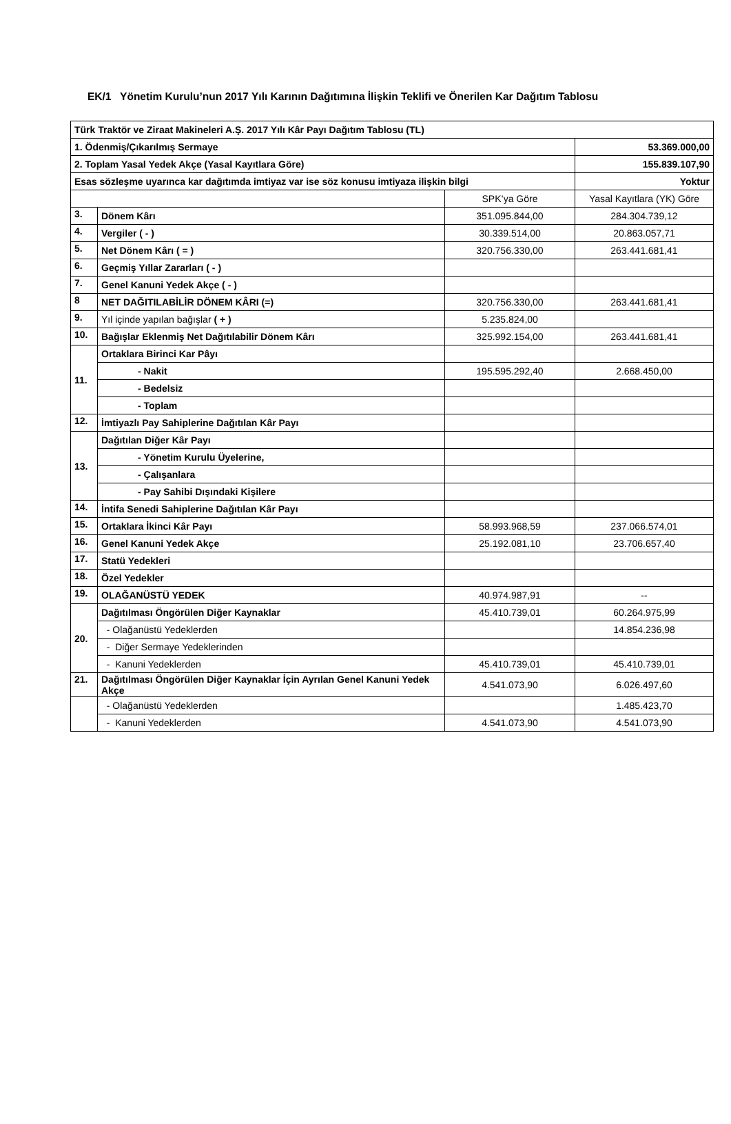EK/1 Yönetim Kurulu’nun 2017 Yılı Karının Dağıtımına İlişkin Teklifi ve Önerilen Kar Dağıtım Tablosu
| Türk Traktör ve Ziraat Makineleri A.Ş. 2017 Yılı Kâr Payı Dağıtım Tablosu (TL) | | | |
| 1. Ödenmiş/Çıkarılmış Sermaye | | | 53.369.000,00 |
| 2. Toplam Yasal Yedek Akçe (Yasal Kayıtlara Göre) | | | 155.839.107,90 |
| Esas sözleşme uyarınca kar dağıtımda imtiyaz var ise söz konusu imtiyaza ilişkin bilgi | | | Yoktur |
| | | SPK’ya Göre | Yasal Kayıtlara (YK) Göre |
| 3. | Dönem Kârı | 351.095.844,00 | 284.304.739,12 |
| 4. | Vergiler ( - ) | 30.339.514,00 | 20.863.057,71 |
| 5. | Net Dönem Kârı ( = ) | 320.756.330,00 | 263.441.681,41 |
| 6. | Geçmiş Yıllar Zararları ( - ) | | |
| 7. | Genel Kanuni Yedek Akçe ( - ) | | |
| 8 | NET DAĞITILABİLİR DÖNEM KÂRI (=) | 320.756.330,00 | 263.441.681,41 |
| 9. | Yıl içinde yapılan bağışlar ( + ) | 5.235.824,00 | |
| 10. | Bağışlar Eklenmiş Net Dağıtılabilir Dönem Kârı | 325.992.154,00 | 263.441.681,41 |
| 11. | Ortaklara Birinci Kar Pâyı | | |
| | - Nakit | 195.595.292,40 | 2.668.450,00 |
| | - Bedelsiz | | |
| | - Toplam | | |
| 12. | İmtiyazlı Pay Sahiplerine Dağıtılan Kâr Payı | | |
| 13. | Dağıtılan Diğer Kâr Payı | | |
| | - Yönetim Kurulu Üyelerine, | | |
| | - Çalışanlara | | |
| | - Pay Sahibi Dışındaki Kişilere | | |
| 14. | İntifa Senedi Sahiplerine Dağıtılan Kâr Payı | | |
| 15. | Ortaklara İkinci Kâr Payı | 58.993.968,59 | 237.066.574,01 |
| 16. | Genel Kanuni Yedek Akçe | 25.192.081,10 | 23.706.657,40 |
| 17. | Statü Yedekleri | | |
| 18. | Özel Yedekler | | |
| 19. | OLAĞANÜSTÜ YEDEK | 40.974.987,91 | -- |
| 20. | Dağıtılması Öngörülen Diğer Kaynaklar | 45.410.739,01 | 60.264.975,99 |
| | - Olağanüstü Yedeklerden | | 14.854.236,98 |
| | - Diğer Sermaye Yedeklerinden | | |
| | - Kanuni Yedeklerden | 45.410.739,01 | 45.410.739,01 |
| 21. | Dağıtılması Öngörülen Diğer Kaynaklar İçin Ayrılan Genel Kanuni Yedek Akçe | 4.541.073,90 | 6.026.497,60 |
| | - Olağanüstü Yedeklerden | | 1.485.423,70 |
| | - Kanuni Yedeklerden | 4.541.073,90 | 4.541.073,90 |